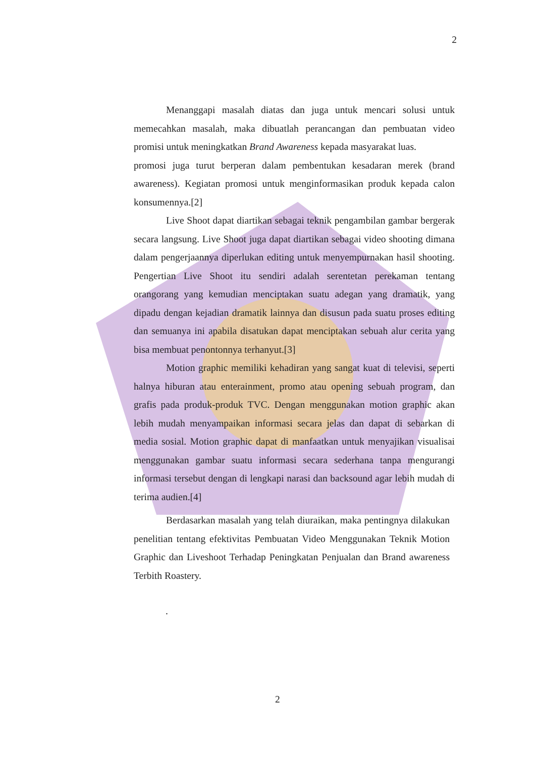2
Menanggapi masalah diatas dan juga untuk mencari solusi untuk memecahkan masalah, maka dibuatlah perancangan dan pembuatan video promisi untuk meningkatkan Brand Awareness kepada masyarakat luas.
promosi juga turut berperan dalam pembentukan kesadaran merek (brand awareness). Kegiatan promosi untuk menginformasikan produk kepada calon konsumennya.[2]
Live Shoot dapat diartikan sebagai teknik pengambilan gambar bergerak secara langsung. Live Shoot juga dapat diartikan sebagai video shooting dimana dalam pengerjaannya diperlukan editing untuk menyempurnakan hasil shooting. Pengertian Live Shoot itu sendiri adalah serentetan perekaman tentang orangorang yang kemudian menciptakan suatu adegan yang dramatik, yang dipadu dengan kejadian dramatik lainnya dan disusun pada suatu proses editing dan semuanya ini apabila disatukan dapat menciptakan sebuah alur cerita yang bisa membuat penontonnya terhanyut.[3]
Motion graphic memiliki kehadiran yang sangat kuat di televisi, seperti halnya hiburan atau enterainment, promo atau opening sebuah program, dan grafis pada produk-produk TVC. Dengan menggunakan motion graphic akan lebih mudah menyampaikan informasi secara jelas dan dapat di sebarkan di media sosial. Motion graphic dapat di manfaatkan untuk menyajikan visualisai menggunakan gambar suatu informasi secara sederhana tanpa mengurangi informasi tersebut dengan di lengkapi narasi dan backsound agar lebih mudah di terima audien.[4]
Berdasarkan masalah yang telah diuraikan, maka pentingnya dilakukan penelitian tentang efektivitas Pembuatan Video Menggunakan Teknik Motion Graphic dan Liveshoot Terhadap Peningkatan Penjualan dan Brand awareness Terbith Roastery.
.
2